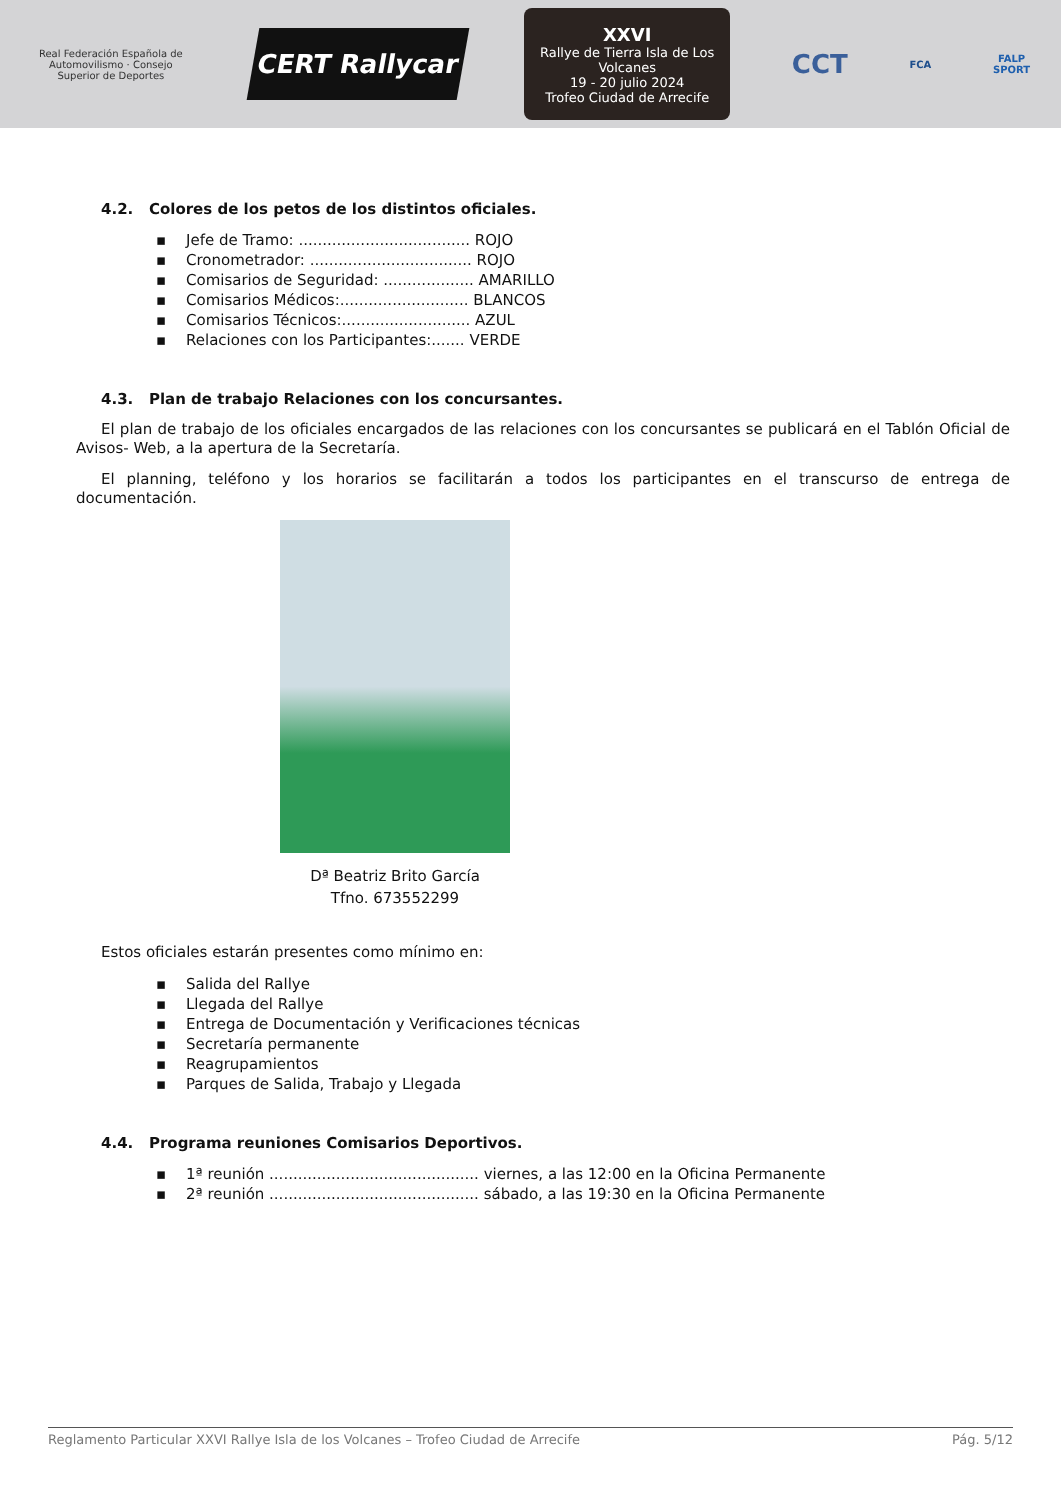Real Federación Española de Automovilismo · Consejo Superior de Deportes
CERT Rallycar
XXVI
Rallye de Tierra Isla de Los Volcanes
19 - 20 julio 2024
Trofeo Ciudad de Arrecife
CCT
FCA
FALP
SPORT
4.2. Colores de los petos de los distintos oficiales.
▪ Jefe de Tramo: .................................... ROJO
▪ Cronometrador: .................................. ROJO
▪ Comisarios de Seguridad: ................... AMARILLO
▪ Comisarios Médicos:........................... BLANCOS
▪ Comisarios Técnicos:........................... AZUL
▪ Relaciones con los Participantes:....... VERDE
4.3. Plan de trabajo Relaciones con los concursantes.
El plan de trabajo de los oficiales encargados de las relaciones con los concursantes se publicará en el Tablón Oficial de Avisos- Web, a la apertura de la Secretaría.
El planning, teléfono y los horarios se facilitarán a todos los participantes en el transcurso de entrega de documentación.
Dª Beatriz Brito García
Tfno. 673552299
Estos oficiales estarán presentes como mínimo en:
▪ Salida del Rallye
▪ Llegada del Rallye
▪ Entrega de Documentación y Verificaciones técnicas
▪ Secretaría permanente
▪ Reagrupamientos
▪ Parques de Salida, Trabajo y Llegada
4.4. Programa reuniones Comisarios Deportivos.
▪ 1ª reunión ............................................ viernes, a las 12:00 en la Oficina Permanente
▪ 2ª reunión ............................................ sábado, a las 19:30 en la Oficina Permanente
Reglamento Particular XXVI Rallye Isla de los Volcanes – Trofeo Ciudad de Arrecife Pág. 5/12